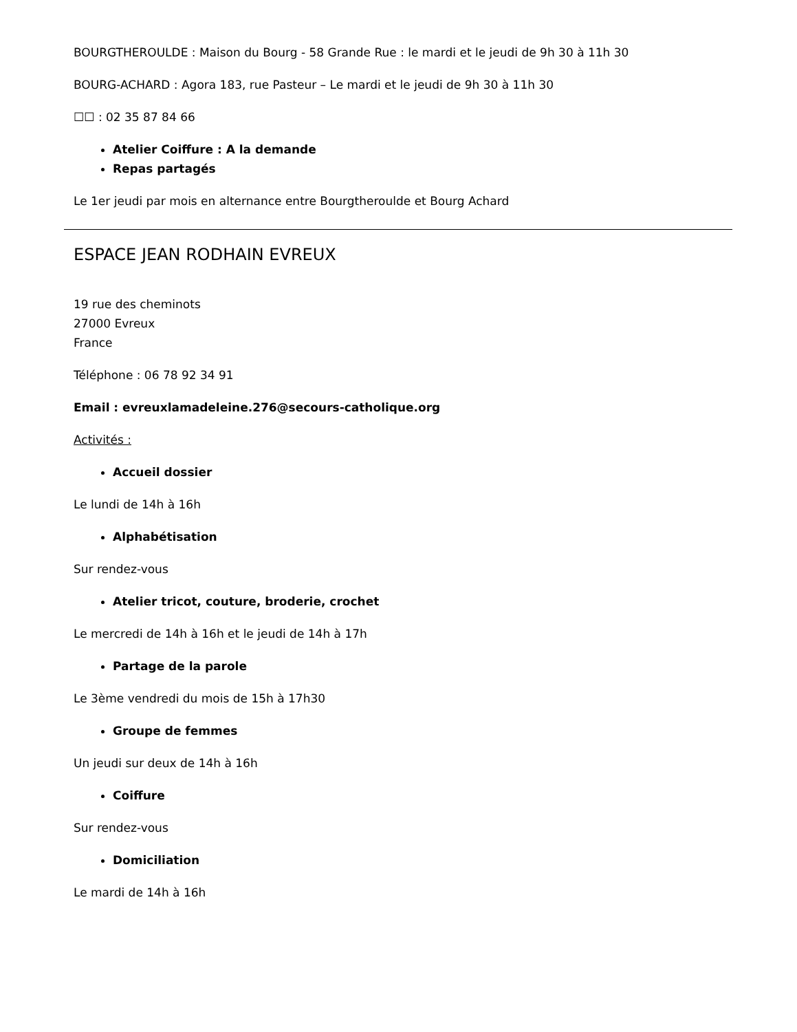BOURGTHEROULDE : Maison du Bourg - 58 Grande Rue : le mardi et le jeudi de 9h 30 à 11h 30
BOURG-ACHARD : Agora 183, rue Pasteur – Le mardi et le jeudi de 9h 30 à 11h 30
☐☐ : 02 35 87 84 66
Atelier Coiffure : A la demande
Repas partagés
Le 1er jeudi par mois en alternance entre Bourgtheroulde et Bourg Achard
ESPACE JEAN RODHAIN EVREUX
19 rue des cheminots
27000 Evreux
France
Téléphone : 06 78 92 34 91
Email : evreuxlamadeleine.276@secours-catholique.org
Activités :
Accueil dossier
Le lundi de 14h à 16h
Alphabétisation
Sur rendez-vous
Atelier tricot, couture, broderie, crochet
Le mercredi de 14h à 16h et le jeudi de 14h à 17h
Partage de la parole
Le 3ème vendredi du mois de 15h à 17h30
Groupe de femmes
Un jeudi sur deux de 14h à 16h
Coiffure
Sur rendez-vous
Domiciliation
Le mardi de 14h à 16h